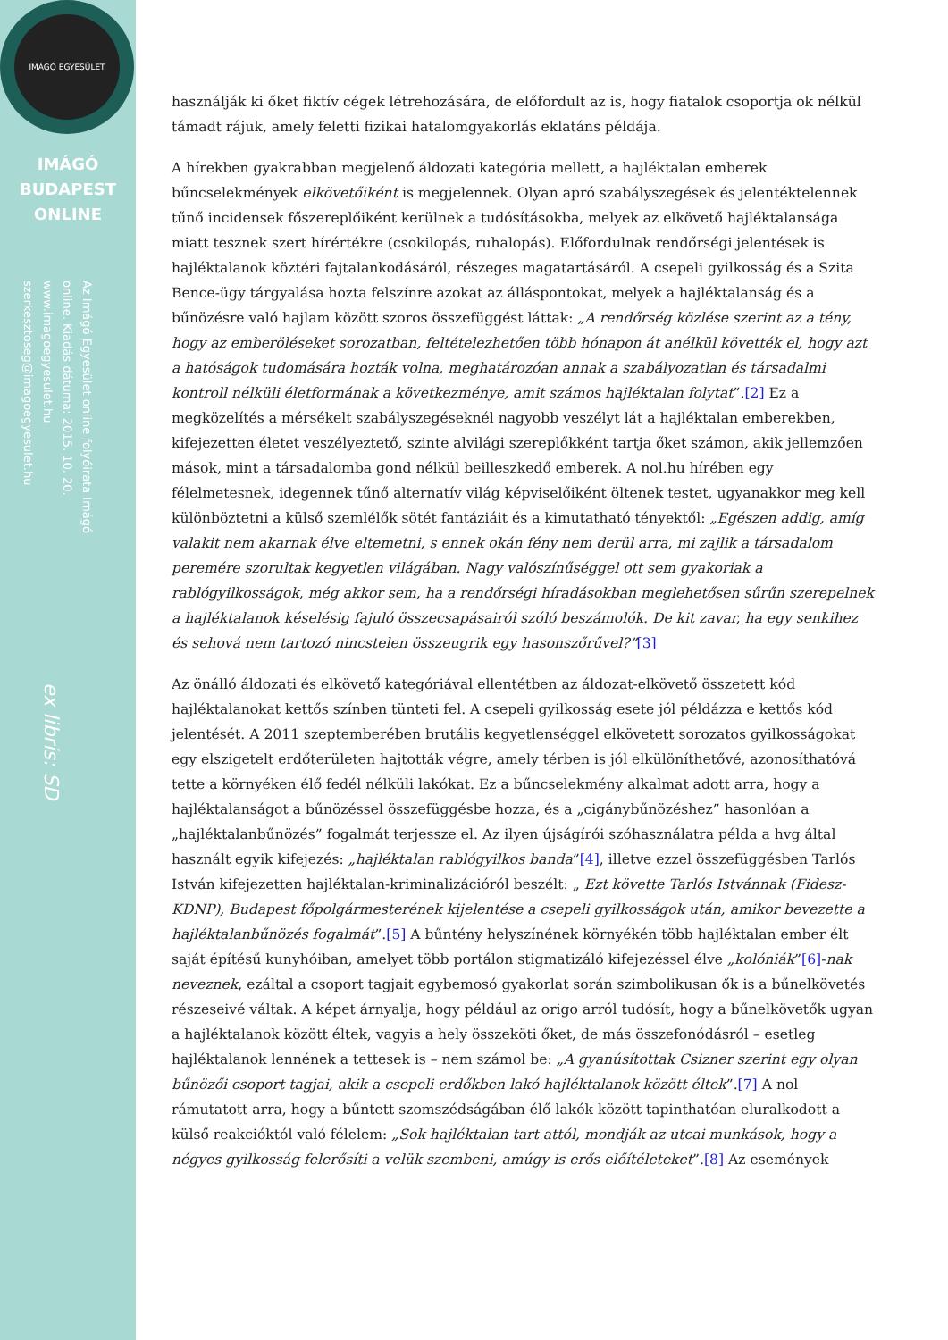IMÁGÓ EGYESÜLET
IMÁGÓ
BUDAPEST
ONLINE
Az Imágó Egyesület online folyóirata Imágó online. Kiadás dátuma: 2015. 10. 20. www.imagoegyesulet.hu szerkesztoseg@imagoegyesulet.hu
ex libris: SD
használják ki őket fiktív cégek létrehozására, de előfordult az is, hogy fiatalok csoportja ok nélkül támadt rájuk, amely feletti fizikai hatalomgyakorlás eklatáns példája.
A hírekben gyakrabban megjelenő áldozati kategória mellett, a hajléktalan emberek bűncselekmények elkövetőiként is megjelennek. Olyan apró szabályszegések és jelentéktelennek tűnő incidensek főszereplőiként kerülnek a tudósításokba, melyek az elkövető hajléktalansága miatt tesznek szert hírértékre (csokilopás, ruhalopás). Előfordulnak rendőrségi jelentések is hajléktalanok köztéri fajtalankodásáról, részeges magatartásáról. A csepeli gyilkosság és a Szita Bence-ügy tárgyalása hozta felszínre azokat az álláspontokat, melyek a hajléktalanság és a bűnözésre való hajlam között szoros összefüggést láttak: „A rendőrség közlése szerint az a tény, hogy az emberöléseket sorozatban, feltételezhetően több hónapon át anélkül követték el, hogy azt a hatóságok tudomására hozták volna, meghatározóan annak a szabályozatlan és társadalmi kontroll nélküli életformának a következménye, amit számos hajléktalan folytat”.[2] Ez a megközelítés a mérsékelt szabályszegéseknél nagyobb veszélyt lát a hajléktalan emberekben, kifejezetten életet veszélyeztető, szinte alvilági szereplőkként tartja őket számon, akik jellemzően mások, mint a társadalomba gond nélkül beilleszkedő emberek. A nol.hu hírében egy félelmetesnek, idegennek tűnő alternatív világ képviselőiként öltenek testet, ugyanakkor meg kell különböztetni a külső szemlélők sötét fantáziáit és a kimutatható tényektől: „Egészen addig, amíg valakit nem akarnak élve eltemetni, s ennek okán fény nem derül arra, mi zajlik a társadalom peremére szorultak kegyetlen világában. Nagy valószínűséggel ott sem gyakoriak a rablógyilkosságok, még akkor sem, ha a rendőrségi híradásokban meglehetősen sűrűn szerepelnek a hajléktalanok késelésig fajuló összecsapásairól szóló beszámolók. De kit zavar, ha egy senkihez és sehová nem tartozó nincstelen összeugrik egy hasonszőrűvel?”[3]
Az önálló áldozati és elkövető kategóriával ellentétben az áldozat-elkövető összetett kód hajléktalanokat kettős színben tünteti fel. A csepeli gyilkosság esete jól példázza e kettős kód jelentését. A 2011 szeptemberében brutális kegyetlenséggel elkövetett sorozatos gyilkosságokat egy elszigetelt erdőterületen hajtották végre, amely térben is jól elkülöníthetővé, azonosíthatóvá tette a környéken élő fedél nélküli lakókat. Ez a bűncselekmény alkalmat adott arra, hogy a hajléktalanságot a bűnözéssel összefüggésbe hozza, és a „cigánybűnözéshez” hasonlóan a „hajléktalanbűnözés” fogalmát terjessze el. Az ilyen újságírói szóhasználatra példa a hvg által használt egyik kifejezés: „hajléktalan rablógyilkos banda”[4], illetve ezzel összefüggésben Tarlós István kifejezetten hajléktalan-kriminalizációról beszélt: „ Ezt követte Tarlós Istvánnak (Fidesz-KDNP), Budapest főpolgármesterének kijelentése a csepeli gyilkosságok után, amikor bevezette a hajléktalanbűnözés fogalmát”.[5] A bűntény helyszínének környékén több hajléktalan ember élt saját építésű kunyhóiban, amelyet több portálon stigmatizáló kifejezéssel élve „kolóniák”[6]-nak neveznek, ezáltal a csoport tagjait egybemosó gyakorlat során szimbolikusan ők is a bűnelkövetés részeseivé váltak. A képet árnyalja, hogy például az origo arról tudósít, hogy a bűnelkövetők ugyan a hajléktalanok között éltek, vagyis a hely összeköti őket, de más összefonódásról – esetleg hajléktalanok lennének a tettesek is – nem számol be: „A gyanúsítottak Csizner szerint egy olyan bűnözői csoport tagjai, akik a csepeli erdőkben lakó hajléktalanok között éltek”.[7] A nol rámutatott arra, hogy a bűntett szomszédságában élő lakók között tapinthatóan eluralkodott a külső reakcióktól való félelem: „Sok hajléktalan tart attól, mondják az utcai munkások, hogy a négyes gyilkosság felerősíti a velük szembeni, amúgy is erős előítéleteket”.[8] Az események